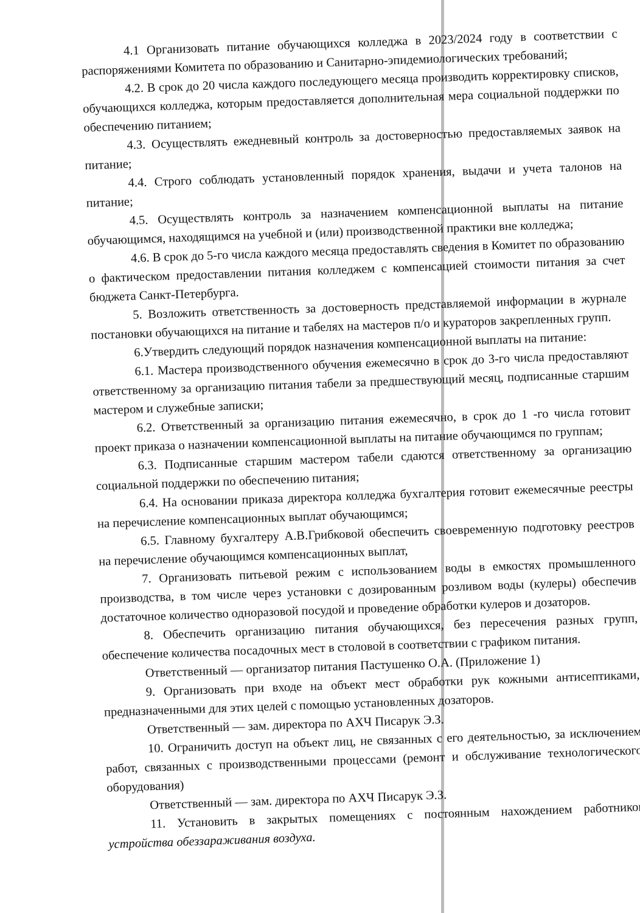4.1 Организовать питание обучающихся колледжа в 2023/2024 году в соответствии с распоряжениями Комитета по образованию и Санитарно-эпидемиологических требований;
4.2. В срок до 20 числа каждого последующего месяца производить корректировку списков, обучающихся колледжа, которым предоставляется дополнительная мера социальной поддержки по обеспечению питанием;
4.3. Осуществлять ежедневный контроль за достоверностью предоставляемых заявок на питание;
4.4. Строго соблюдать установленный порядок хранения, выдачи и учета талонов на питание;
4.5. Осуществлять контроль за назначением компенсационной выплаты на питание обучающимся, находящимся на учебной и (или) производственной практики вне колледжа;
4.6. В срок до 5-го числа каждого месяца предоставлять сведения в Комитет по образованию о фактическом предоставлении питания колледжем с компенсацией стоимости питания за счет бюджета Санкт-Петербурга.
5. Возложить ответственность за достоверность представляемой информации в журнале постановки обучающихся на питание и табелях на мастеров п/о и кураторов закрепленных групп.
6.Утвердить следующий порядок назначения компенсационной выплаты на питание:
6.1. Мастера производственного обучения ежемесячно в срок до 3-го числа предоставляют ответственному за организацию питания табели за предшествующий месяц, подписанные старшим мастером и служебные записки;
6.2. Ответственный за организацию питания ежемесячно, в срок до 1 -го числа готовит проект приказа о назначении компенсационной выплаты на питание обучающимся по группам;
6.3. Подписанные старшим мастером табели сдаются ответственному за организацию социальной поддержки по обеспечению питания;
6.4. На основании приказа директора колледжа бухгалтерия готовит ежемесячные реестры на перечисление компенсационных выплат обучающимся;
6.5. Главному бухгалтеру А.В.Грибковой обеспечить своевременную подготовку реестров на перечисление обучающимся компенсационных выплат,
7. Организовать питьевой режим с использованием воды в емкостях промышленного производства, в том числе через установки с дозированным розливом воды (кулеры) обеспечив достаточное количество одноразовой посудой и проведение обработки кулеров и дозаторов.
8. Обеспечить организацию питания обучающихся, без пересечения разных групп, обеспечение количества посадочных мест в столовой в соответствии с графиком питания.
Ответственный — организатор питания Пастушенко О.А. (Приложение 1)
9. Организовать при входе на объект мест обработки рук кожными антисептиками, предназначенными для этих целей с помощью установленных дозаторов.
Ответственный — зам. директора по АХЧ Писарук Э.З.
10. Ограничить доступ на объект лиц, не связанных с его деятельностью, за исключением работ, связанных с производственными процессами (ремонт и обслуживание технологического оборудования)
Ответственный — зам. директора по АХЧ Писарук Э.З.
11. Установить в закрытых помещениях с постоянным нахождением работников устройства обеззараживания воздуха.